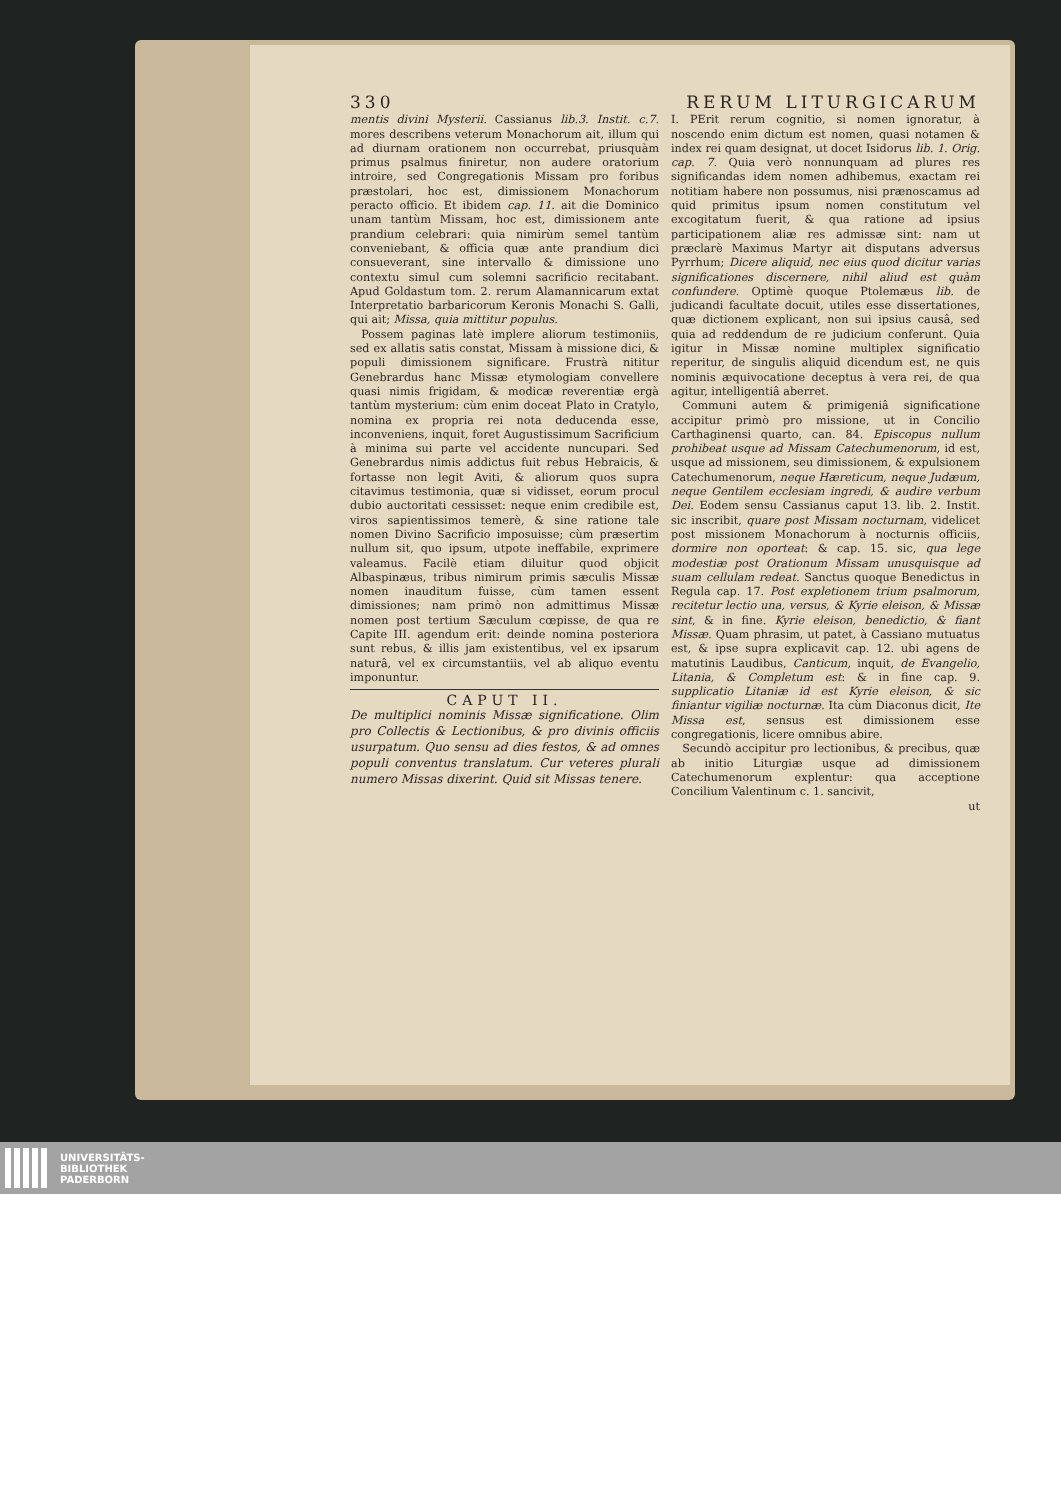330 RERUM LITURGICARUM
mentis divini Mysterii. Cassianus lib.3. Instit. c.7. mores describens veterum Monachorum ait, illum qui ad diurnam orationem non occurrebat, priusquàm primus psalmus finiretur, non audere oratorium introire, sed Congregationis Missam pro foribus præstolari, hoc est, dimissionem Monachorum peracto officio. Et ibidem cap. 11. ait die Dominico unam tantùm Missam, hoc est, dimissionem ante prandium celebrari: quia nimirùm semel tantùm conveniebant, & officia quæ ante prandium dici consueverant, sine intervallo & dimissione uno contextu simul cum solemni sacrificio recitabant. Apud Goldastum tom. 2. rerum Alamannicarum extat Interpretatio barbaricorum Keronis Monachi S. Galli, qui ait; Missa, quia mittitur populus.
Possem paginas latè implere aliorum testimoniis, sed ex allatis satis constat, Missam à missione dici, & populi dimissionem significare. Frustrà nititur Genebrardus hanc Missæ etymologiam convellere quasi nimis frigidam, & modicæ reverentiæ ergà tantùm mysterium: cùm enim doceat Plato in Cratylo, nomina ex propria rei nota deducenda esse, inconveniens, inquit, foret Augustissimum Sacrificium à minima sui parte vel accidente nuncupari. Sed Genebrardus nimis addictus fuit rebus Hebraicis, & fortasse non legit Aviti, & aliorum quos supra citavimus testimonia, quæ si vidisset, eorum procul dubio auctoritati cessisset: neque enim credibile est, viros sapientissimos temerè, & sine ratione tale nomen Divino Sacrificio imposuisse; cùm præsertim nullum sit, quo ipsum, utpote ineffabile, exprimere valeamus. Facilè etiam diluitur quod objicit Albaspinæus, tribus nimirum primis sæculis Missæ nomen inauditum fuisse, cùm tamen essent dimissiones; nam primò non admittimus Missæ nomen post tertium Sæculum cœpisse, de qua re Capite III. agendum erit: deinde nomina posteriora sunt rebus, & illis jam existentibus, vel ex ipsarum naturâ, vel ex circumstantiis, vel ab aliquo eventu imponuntur.
CAPUT II.
De multiplici nominis Missæ significatione. Olim pro Collectis & Lectionibus, & pro divinis officiis usurpatum. Quo sensu ad dies festos, & ad omnes populi conventus translatum. Cur veteres plurali numero Missas dixerint. Quid sit Missas tenere.
I. PErit rerum cognitio, si nomen ignoratur, à noscendo enim dictum est nomen, quasi notamen & index rei quam designat, ut docet Isidorus lib. 1. Orig. cap. 7. Quia verò nonnunquam ad plures res significandas idem nomen adhibemus, exactam rei notitiam habere non possumus, nisi prænoscamus ad quid primitus ipsum nomen constitutum vel excogitatum fuerit, & qua ratione ad ipsius participationem aliæ res admissæ sint: nam ut præclarè Maximus Martyr ait disputans adversus Pyrrhum; Dicere aliquid, nec eius quod dicitur varias significationes discernere, nihil aliud est quàm confundere. Optimè quoque Ptolemæus lib. de judicandi facultate docuit, utiles esse dissertationes, quæ dictionem explicant, non sui ipsius causâ, sed quia ad reddendum de re judicium conferunt. Quia igitur in Missæ nomine multiplex significatio reperitur, de singulis aliquid dicendum est, ne quis nominis æquivocatione deceptus à vera rei, de qua agitur, intelligentiâ aberret.
Communi autem & primigeniâ significatione accipitur primò pro missione, ut in Concilio Carthaginensi quarto, can. 84. Episcopus nullum prohibeat usque ad Missam Catechumenorum, id est, usque ad missionem, seu dimissionem, & expulsionem Catechumenorum, neque Hæreticum, neque Judæum, neque Gentilem ecclesiam ingredi, & audire verbum Dei. Eodem sensu Cassianus caput 13. lib. 2. Instit. sic inscribit, quare post Missam nocturnam, videlicet post missionem Monachorum à nocturnis officiis, dormire non oporteat: & cap. 15. sic, qua lege modestiæ post Orationum Missam unusquisque ad suam cellulam redeat. Sanctus quoque Benedictus in Regula cap. 17. Post expletionem trium psalmorum, recitetur lectio una, versus, & Kyrie eleison, & Missæ sint, & in fine. Kyrie eleison, benedictio, & fiant Missæ. Quam phrasim, ut patet, à Cassiano mutuatus est, & ipse supra explicavit cap. 12. ubi agens de matutinis Laudibus, Canticum, inquit, de Evangelio, Litania, & Completum est: & in fine cap. 9. supplicatio Litaniæ id est Kyrie eleison, & sic finiantur vigiliæ nocturnæ. Ita cùm Diaconus dicit, Ite Missa est, sensus est dimissionem esse congregationis, licere omnibus abire.
Secundò accipitur pro lectionibus, & precibus, quæ ab initio Liturgiæ usque ad dimissionem Catechumenorum explentur: qua acceptione Concilium Valentinum c. 1. sancivit,
ut
UNIVERSITÄTS-
BIBLIOTHEK
PADERBORN